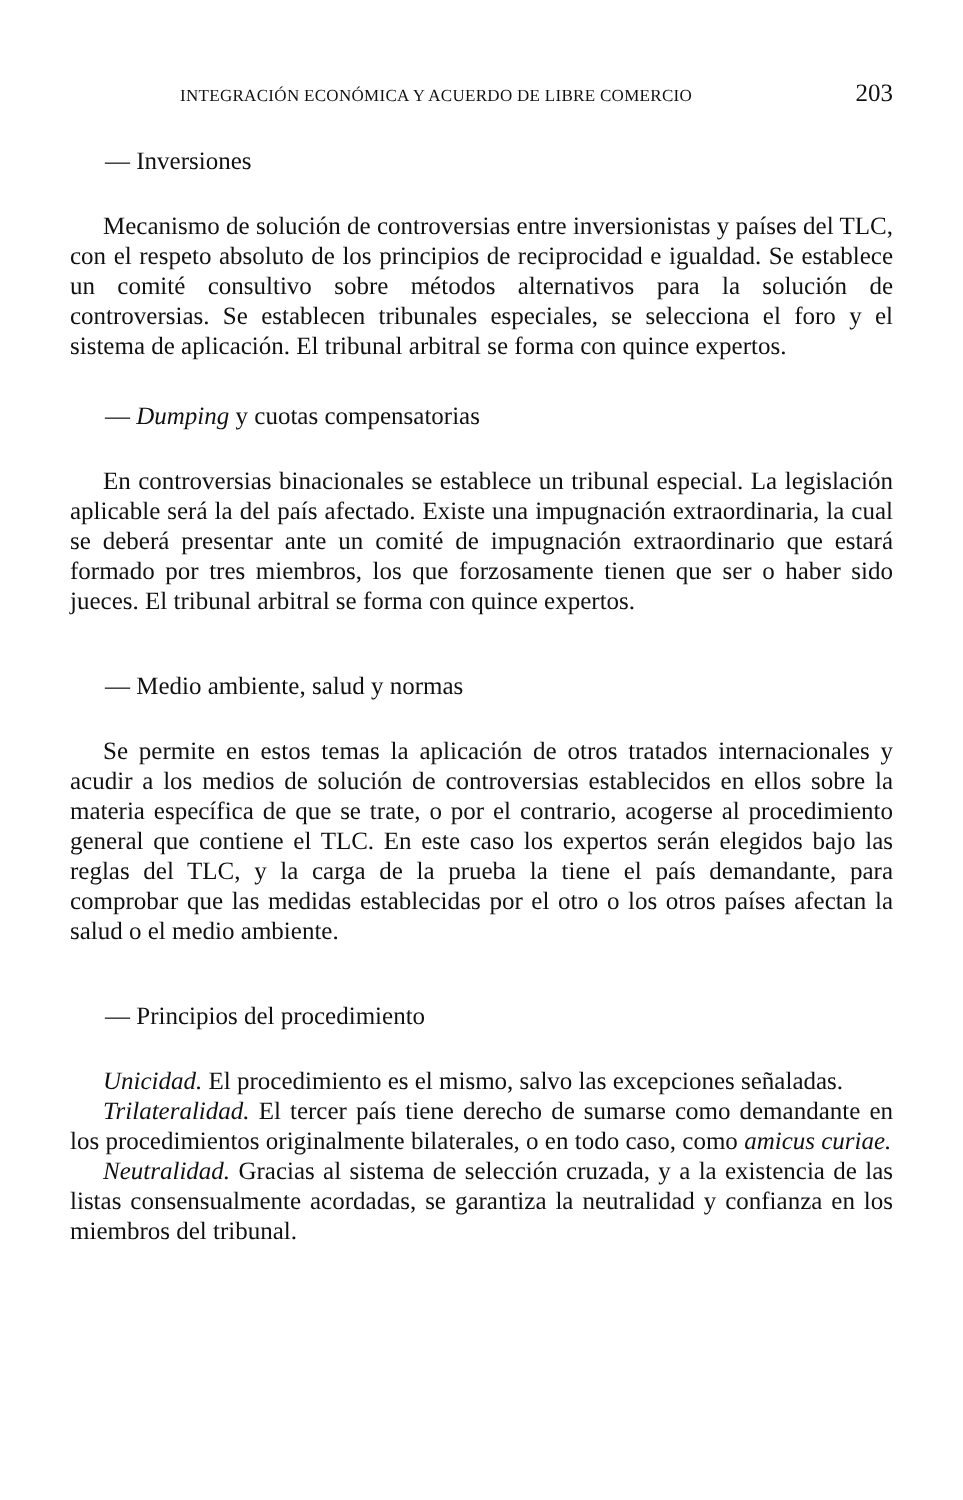INTEGRACIÓN ECONÓMICA Y ACUERDO DE LIBRE COMERCIO 203
— Inversiones
Mecanismo de solución de controversias entre inversionistas y países del TLC, con el respeto absoluto de los principios de reciprocidad e igualdad. Se establece un comité consultivo sobre métodos alternativos para la solución de controversias. Se establecen tribunales especiales, se selecciona el foro y el sistema de aplicación. El tribunal arbitral se forma con quince expertos.
— Dumping y cuotas compensatorias
En controversias binacionales se establece un tribunal especial. La legislación aplicable será la del país afectado. Existe una impugnación extraordinaria, la cual se deberá presentar ante un comité de impugnación extraordinario que estará formado por tres miembros, los que forzosamente tienen que ser o haber sido jueces. El tribunal arbitral se forma con quince expertos.
— Medio ambiente, salud y normas
Se permite en estos temas la aplicación de otros tratados internacionales y acudir a los medios de solución de controversias establecidos en ellos sobre la materia específica de que se trate, o por el contrario, acogerse al procedimiento general que contiene el TLC. En este caso los expertos serán elegidos bajo las reglas del TLC, y la carga de la prueba la tiene el país demandante, para comprobar que las medidas establecidas por el otro o los otros países afectan la salud o el medio ambiente.
— Principios del procedimiento
Unicidad. El procedimiento es el mismo, salvo las excepciones señaladas.
Trilateralidad. El tercer país tiene derecho de sumarse como demandante en los procedimientos originalmente bilaterales, o en todo caso, como amicus curiae.
Neutralidad. Gracias al sistema de selección cruzada, y a la existencia de las listas consensualmente acordadas, se garantiza la neutralidad y confianza en los miembros del tribunal.